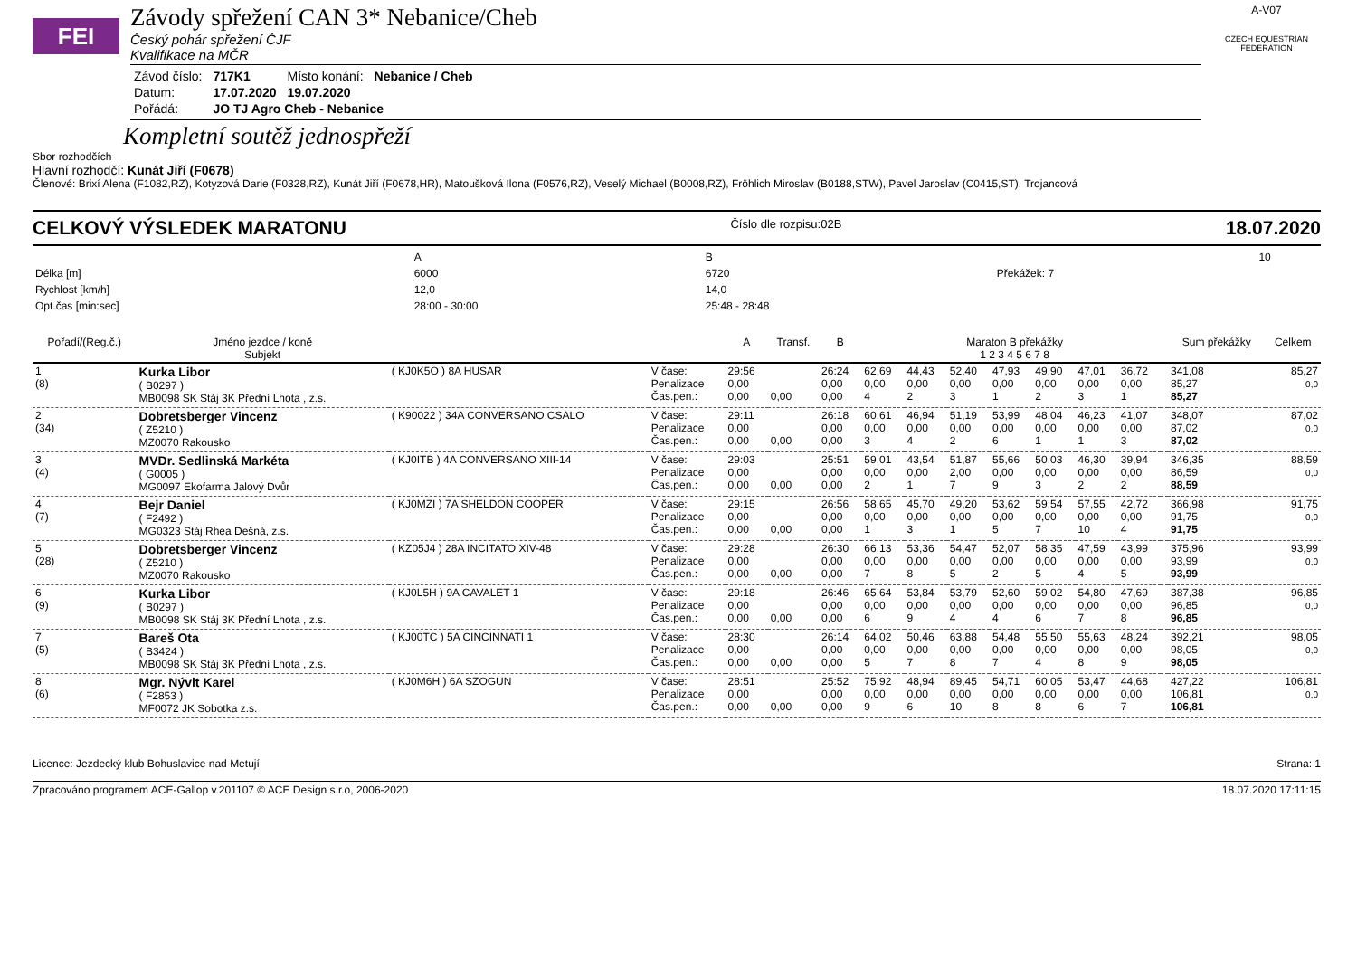FEI
Závody spřežení CAN 3* Nebanice/Cheb
Český pohár spřežení ČJF
Kvalifikace na MČR
| Závod číslo: | 717K1 | Místo konání: | Nebanice / Cheb |
| Datum: | 17.07.2020 | 19.07.2020 | |
| Pořádá: | JO TJ Agro Cheb - Nebanice | | |
A-V07
CZECH EQUESTRIAN FEDERATION
Kompletní soutěž jednospřeží
Sbor rozhodčích
Hlavní rozhodčí: Kunát Jiří (F0678)
Členové: Brixí Alena (F1082,RZ), Kotyzová Darie (F0328,RZ), Kunát Jiří (F0678,HR), Matoušková Ilona (F0576,RZ), Veselý Michael (B0008,RZ), Fröhlich Miroslav (B0188,STW), Pavel Jaroslav (C0415,ST), Trojancová
CELKOVÝ VÝSLEDEK MARATONU Číslo dle rozpisu:02B 18.07.2020
| | A | B | | 10 |
| Délka [m] | 6000 | 6720 | Překážek: 7 | |
| Rychlost [km/h] | 12,0 | 14,0 | | |
| Opt.čas [min:sec] | 28:00 - 30:00 | 25:48 - 28:48 | | |
| Pořadí/(Reg.č.) | Jméno jezdce / koně Subjekt | | | A | Transf. | B | Maraton B překážky 1 2 3 4 5 6 7 8 | | | | | | | | Sum překážky | Celkem |
| --- | --- | --- | --- | --- | --- | --- | --- | --- | --- | --- | --- | --- | --- | --- | --- | --- |
| 1 (8) | Kurka Libor ( B0297 ) MB0098 SK Stáj 3K Přední Lhota , z.s. | ( KJ0K5O ) 8A HUSAR | V čase: Penalizace Čas.pen.: | 29:56 0,00 0,00 | 0,00 | 26:24 0,00 0,00 | 62,69 0,00 4 | 44,43 0,00 2 | 52,40 0,00 3 | 47,93 0,00 1 | 49,90 0,00 2 | 47,01 0,00 3 | 36,72 0,00 1 | | 341,08 85,27 85,27 | 85,27 0,0 |
| 2 (34) | Dobretsberger Vincenz ( Z5210 ) MZ0070 Rakousko | ( K90022 ) 34A CONVERSANO CSALO | V čase: Penalizace Čas.pen.: | 29:11 0,00 0,00 | 0,00 | 26:18 0,00 0,00 | 60,61 0,00 3 | 46,94 0,00 4 | 51,19 0,00 2 | 53,99 0,00 6 | 48,04 0,00 1 | 46,23 0,00 1 | 41,07 0,00 3 | | 348,07 87,02 87,02 | 87,02 0,0 |
| 3 (4) | MVDr. Sedlinská Markéta ( G0005 ) MG0097 Ekofarma Jalový Dvůr | ( KJ0ITB ) 4A CONVERSANO XIII-14 | V čase: Penalizace Čas.pen.: | 29:03 0,00 0,00 | 0,00 | 25:51 0,00 0,00 | 59,01 0,00 2 | 43,54 0,00 1 | 51,87 2,00 7 | 55,66 0,00 9 | 50,03 0,00 3 | 46,30 0,00 2 | 39,94 0,00 2 | | 346,35 86,59 88,59 | 88,59 0,0 |
| 4 (7) | Bejr Daniel ( F2492 ) MG0323 Stáj Rhea Dešná, z.s. | ( KJ0MZI ) 7A SHELDON COOPER | V čase: Penalizace Čas.pen.: | 29:15 0,00 0,00 | 0,00 | 26:56 0,00 0,00 | 58,65 0,00 1 | 45,70 0,00 3 | 49,20 0,00 1 | 53,62 0,00 5 | 59,54 0,00 7 | 57,55 0,00 10 | 42,72 0,00 4 | | 366,98 91,75 91,75 | 91,75 0,0 |
| 5 (28) | Dobretsberger Vincenz ( Z5210 ) MZ0070 Rakousko | ( KZ05J4 ) 28A INCITATO XIV-48 | V čase: Penalizace Čas.pen.: | 29:28 0,00 0,00 | 0,00 | 26:30 0,00 0,00 | 66,13 0,00 7 | 53,36 0,00 8 | 54,47 0,00 5 | 52,07 0,00 2 | 58,35 0,00 5 | 47,59 0,00 4 | 43,99 0,00 5 | | 375,96 93,99 93,99 | 93,99 0,0 |
| 6 (9) | Kurka Libor ( B0297 ) MB0098 SK Stáj 3K Přední Lhota , z.s. | ( KJ0L5H ) 9A CAVALET 1 | V čase: Penalizace Čas.pen.: | 29:18 0,00 0,00 | 0,00 | 26:46 0,00 0,00 | 65,64 0,00 6 | 53,84 0,00 9 | 53,79 0,00 4 | 52,60 0,00 4 | 59,02 0,00 6 | 54,80 0,00 7 | 47,69 0,00 8 | | 387,38 96,85 96,85 | 96,85 0,0 |
| 7 (5) | Bareš Ota ( B3424 ) MB0098 SK Stáj 3K Přední Lhota , z.s. | ( KJ00TC ) 5A CINCINNATI 1 | V čase: Penalizace Čas.pen.: | 28:30 0,00 0,00 | 0,00 | 26:14 0,00 0,00 | 64,02 0,00 5 | 50,46 0,00 7 | 63,88 0,00 8 | 54,48 0,00 7 | 55,50 0,00 4 | 55,63 0,00 8 | 48,24 0,00 9 | | 392,21 98,05 98,05 | 98,05 0,0 |
| 8 (6) | Mgr. Nývlt Karel ( F2853 ) MF0072 JK Sobotka z.s. | ( KJ0M6H ) 6A SZOGUN | V čase: Penalizace Čas.pen.: | 28:51 0,00 0,00 | 0,00 | 25:52 0,00 0,00 | 75,92 0,00 9 | 48,94 0,00 6 | 89,45 0,00 10 | 54,71 0,00 8 | 60,05 0,00 8 | 53,47 0,00 6 | 44,68 0,00 7 | | 427,22 106,81 106,81 | 106,81 0,0 |
Licence: Jezdecký klub Bohuslavice nad Metují Strana: 1
Zpracováno programem ACE-Gallop v.201107 © ACE Design s.r.o, 2006-2020 18.07.2020 17:11:15